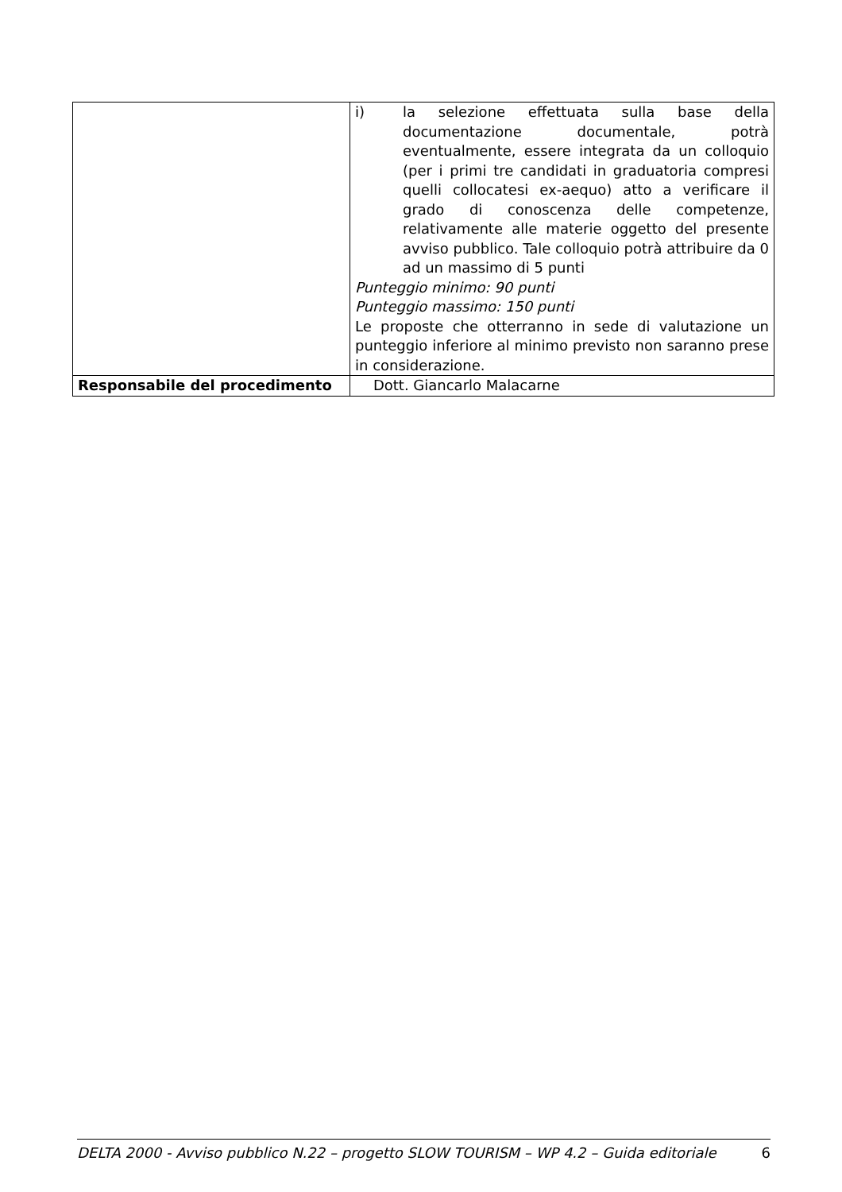| | i) la selezione effettuata sulla base della documentazione documentale, potrà eventualmente, essere integrata da un colloquio (per i primi tre candidati in graduatoria compresi quelli collocatesi ex-aequo) atto a verificare il grado di conoscenza delle competenze, relativamente alle materie oggetto del presente avviso pubblico. Tale colloquio potrà attribuire da 0 ad un massimo di 5 punti Punteggio minimo: 90 punti Punteggio massimo: 150 punti Le proposte che otterranno in sede di valutazione un punteggio inferiore al minimo previsto non saranno prese in considerazione. |
| Responsabile del procedimento | Dott. Giancarlo Malacarne |
DELTA 2000 - Avviso pubblico N.22 – progetto SLOW TOURISM – WP 4.2 – Guida editoriale 6